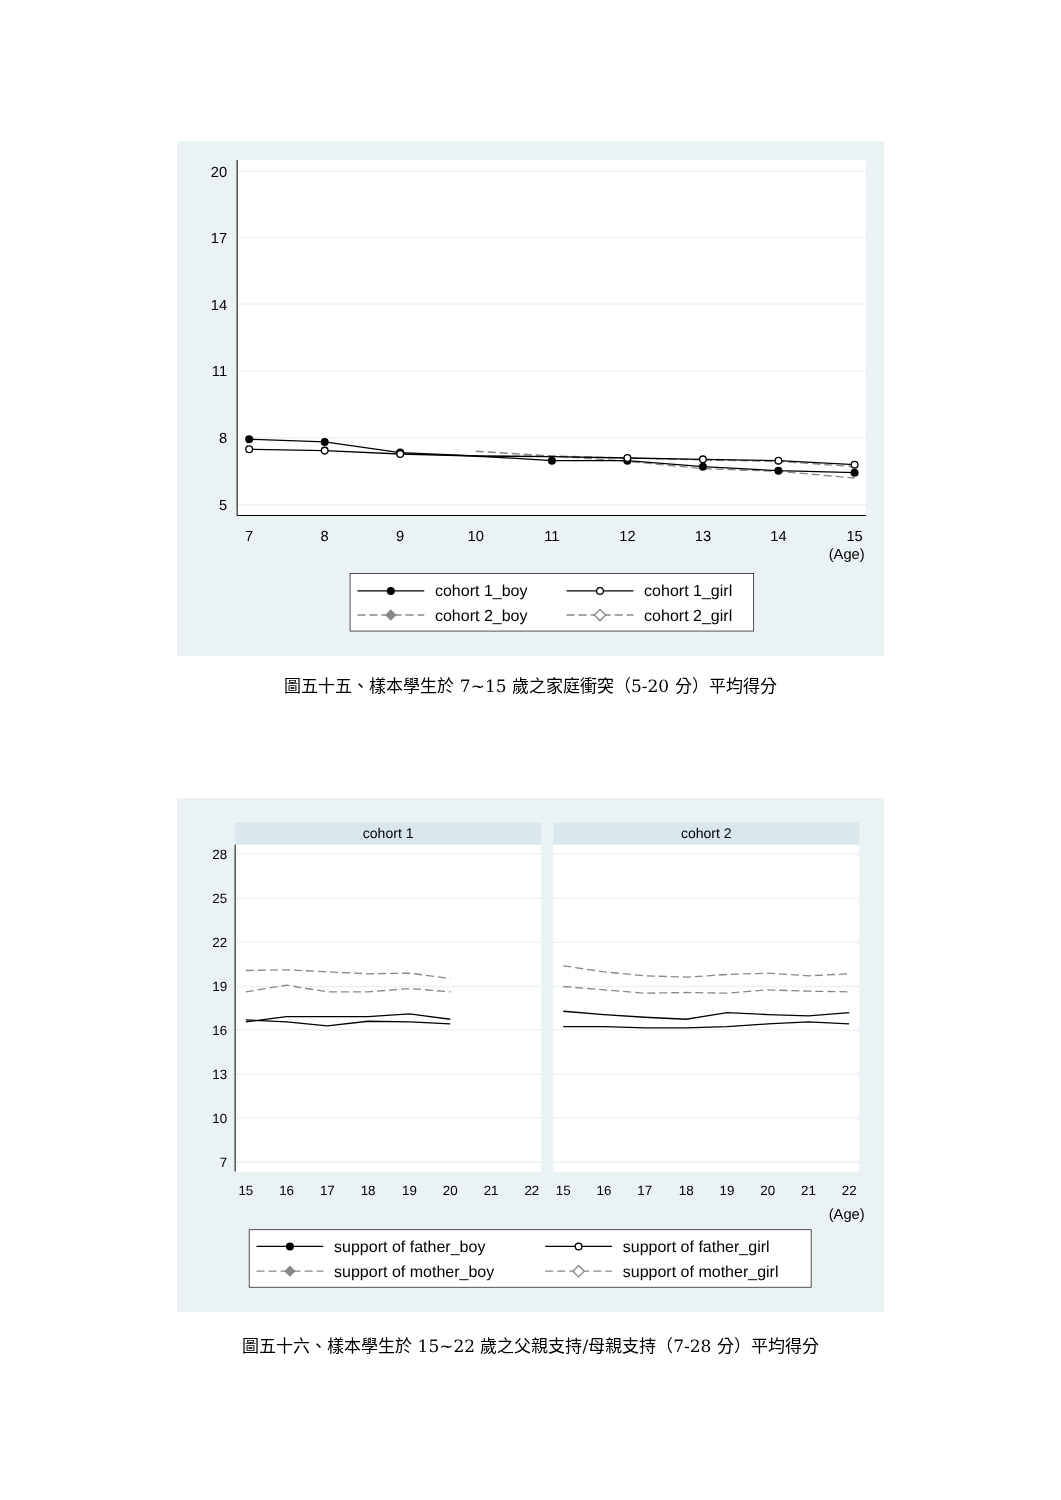20
17
14
11
8
5
7
8
9
10
11
12
13
14
15
(Age)
cohort 1_boy
cohort 1_girl
cohort 2_boy
cohort 2_girl
圖五十五、樣本學生於 7~15 歲之家庭衝突（5-20 分）平均得分
cohort 1
cohort 2
28
25
22
19
16
13
10
7
15
16
17
18
19
20
21
22
15
16
17
18
19
20
21
22
(Age)
support of father_boy
support of father_girl
support of mother_boy
support of mother_girl
圖五十六、樣本學生於 15~22 歲之父親支持/母親支持（7-28 分）平均得分